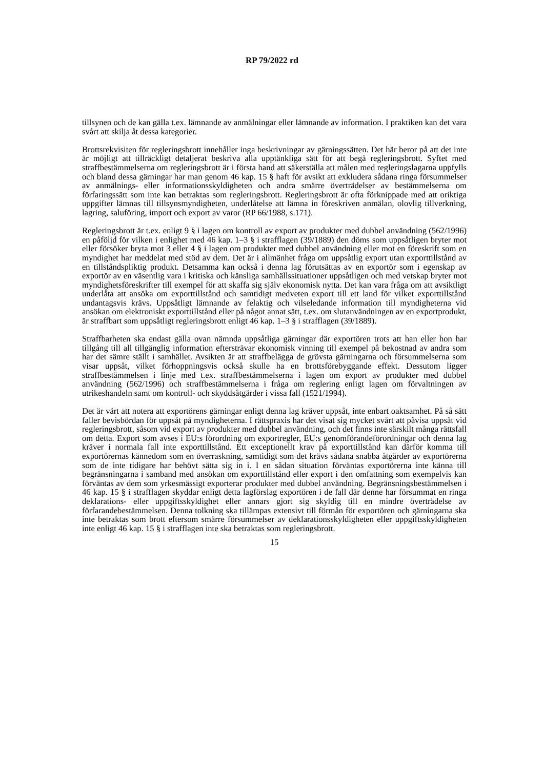RP 79/2022 rd
tillsynen och de kan gälla t.ex. lämnande av anmälningar eller lämnande av information. I praktiken kan det vara svårt att skilja åt dessa kategorier.
Brottsrekvisiten för regleringsbrott innehåller inga beskrivningar av gärningssätten. Det här beror på att det inte är möjligt att tillräckligt detaljerat beskriva alla upptänkliga sätt för att begå regleringsbrott. Syftet med straffbestämmelserna om regleringsbrott är i första hand att säkerställa att målen med regleringslagarna uppfylls och bland dessa gärningar har man genom 46 kap. 15 § haft för avsikt att exkludera sådana ringa försummelser av anmälnings- eller informationsskyldigheten och andra smärre överträdelser av bestämmelserna om förfaringssätt som inte kan betraktas som regleringsbrott. Regleringsbrott är ofta förknippade med att oriktiga uppgifter lämnas till tillsynsmyndigheten, underlåtelse att lämna in föreskriven anmälan, olovlig tillverkning, lagring, saluföring, import och export av varor (RP 66/1988, s.171).
Regleringsbrott är t.ex. enligt 9 § i lagen om kontroll av export av produkter med dubbel användning (562/1996) en påföljd för vilken i enlighet med 46 kap. 1–3 § i strafflagen (39/1889) den döms som uppsåtligen bryter mot eller försöker bryta mot 3 eller 4 § i lagen om produkter med dubbel användning eller mot en föreskrift som en myndighet har meddelat med stöd av dem. Det är i allmänhet fråga om uppsåtlig export utan exporttillstånd av en tillståndspliktig produkt. Detsamma kan också i denna lag förutsättas av en exportör som i egenskap av exportör av en väsentlig vara i kritiska och känsliga samhällssituationer uppsåtligen och med vetskap bryter mot myndighetsföreskrifter till exempel för att skaffa sig själv ekonomisk nytta. Det kan vara fråga om att avsiktligt underlåta att ansöka om exporttillstånd och samtidigt medveten export till ett land för vilket exporttillstånd undantagsvis krävs. Uppsåtligt lämnande av felaktig och vilseledande information till myndigheterna vid ansökan om elektroniskt exporttillstånd eller på något annat sätt, t.ex. om slutanvändningen av en exportprodukt, är straffbart som uppsåtligt regleringsbrott enligt 46 kap. 1–3 § i strafflagen (39/1889).
Straffbarheten ska endast gälla ovan nämnda uppsåtliga gärningar där exportören trots att han eller hon har tillgång till all tillgänglig information eftersträvar ekonomisk vinning till exempel på bekostnad av andra som har det sämre ställt i samhället. Avsikten är att straffbelägga de grövsta gärningarna och försummelserna som visar uppsåt, vilket förhoppningsvis också skulle ha en brottsförebyggande effekt. Dessutom ligger straffbestämmelsen i linje med t.ex. straffbestämmelserna i lagen om export av produkter med dubbel användning (562/1996) och straffbestämmelserna i fråga om reglering enligt lagen om förvaltningen av utrikeshandeln samt om kontroll- och skyddsåtgärder i vissa fall (1521/1994).
Det är värt att notera att exportörens gärningar enligt denna lag kräver uppsåt, inte enbart oaktsamhet. På så sätt faller bevisbördan för uppsåt på myndigheterna. I rättspraxis har det visat sig mycket svårt att påvisa uppsåt vid regleringsbrott, såsom vid export av produkter med dubbel användning, och det finns inte särskilt många rättsfall om detta. Export som avses i EU:s förordning om exportregler, EU:s genomförandeförordningar och denna lag kräver i normala fall inte exporttillstånd. Ett exceptionellt krav på exporttillstånd kan därför komma till exportörernas kännedom som en överraskning, samtidigt som det krävs sådana snabba åtgärder av exportörerna som de inte tidigare har behövt sätta sig in i. I en sådan situation förväntas exportörerna inte känna till begränsningarna i samband med ansökan om exporttillstånd eller export i den omfattning som exempelvis kan förväntas av dem som yrkesmässigt exporterar produkter med dubbel användning. Begränsningsbestämmelsen i 46 kap. 15 § i strafflagen skyddar enligt detta lagförslag exportören i de fall där denne har försummat en ringa deklarations- eller uppgiftsskyldighet eller annars gjort sig skyldig till en mindre överträdelse av förfarandebestämmelsen. Denna tolkning ska tillämpas extensivt till förmån för exportören och gärningarna ska inte betraktas som brott eftersom smärre försummelser av deklarationsskyldigheten eller uppgiftsskyldigheten inte enligt 46 kap. 15 § i strafflagen inte ska betraktas som regleringsbrott.
15